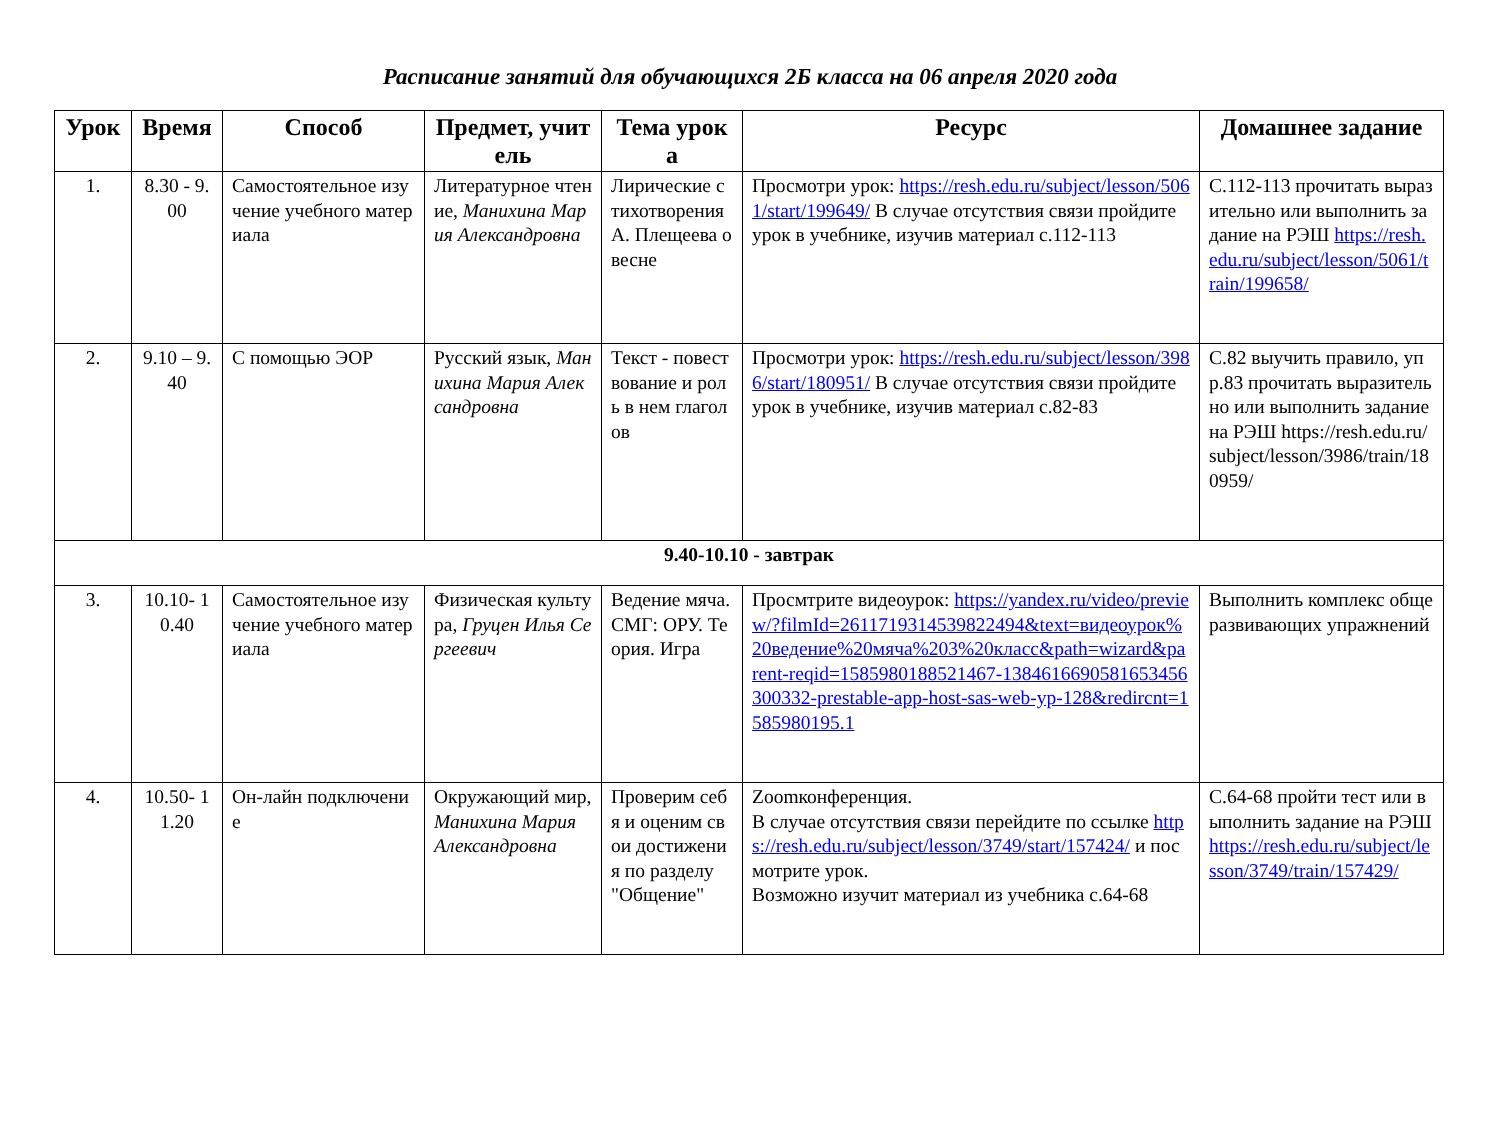Расписание занятий для обучающихся 2Б класса на 06 апреля 2020 года
| Урок | Время | Способ | Предмет, учитель | Тема урока | Ресурс | Домашнее задание |
| --- | --- | --- | --- | --- | --- | --- |
| 1. | 8.30 - 9.00 | Самостоятельное изучение учебного материала | Литературное чтение, Манихина Мария Александровна | Лирические стихотворения А. Плещеева о весне | Просмотри урок: https://resh.edu.ru/subject/lesson/5061/start/199649/ В случае отсутствия связи пройдите урок в учебнике, изучив материал с.112-113 | С.112-113 прочитать выразительно или выполнить задание на РЭШ https://resh.edu.ru/subject/lesson/5061/train/199658/ |
| 2. | 9.10 – 9.40 | С помощью ЭОР | Русский язык, Манихина Мария Александровна | Текст - повествование и роль в нем глаголов | Просмотри урок: https://resh.edu.ru/subject/lesson/3986/start/180951/ В случае отсутствия связи пройдите урок в учебнике, изучив материал с.82-83 | С.82 выучить правило, упр.83 прочитать выразительно или выполнить задание на РЭШ https://resh.edu.ru/subject/lesson/3986/train/180959/ |
| 9.40-10.10 - завтрак | | | | | | |
| 3. | 10.10- 10.40 | Самостоятельное изучение учебного материала | Физическая культура, Груцен Илья Сергеевич | Ведение мяча. СМГ: ОРУ. Теория. Игра | Просмтрите видеоурок: https://yandex.ru/video/preview/?filmId=2611719314539822494&text=видеоурок%20ведение%20мяча%203%20класс&path=wizard&parent-reqid=1585980188521467-13846166905816534563003​32-prestable-app-host-sas-web-yp-128&redircnt=1585980195.1 | Выполнить комплекс общеразвивающих упражнений |
| 4. | 10.50- 11.20 | Он-лайн подключение | Окружающий мир, Манихина Мария Александровна | Проверим себя и оценим свои достижения по разделу "Общение" | Zoomконференция. В случае отсутствия связи перейдите по ссылке https://resh.edu.ru/subject/lesson/3749/start/157424/ и посмотрите урок. Возможно изучит материал из учебника с.64-68 | С.64-68 пройти тест или выполнить задание на РЭШ https://resh.edu.ru/subject/lesson/3749/train/157429/ |